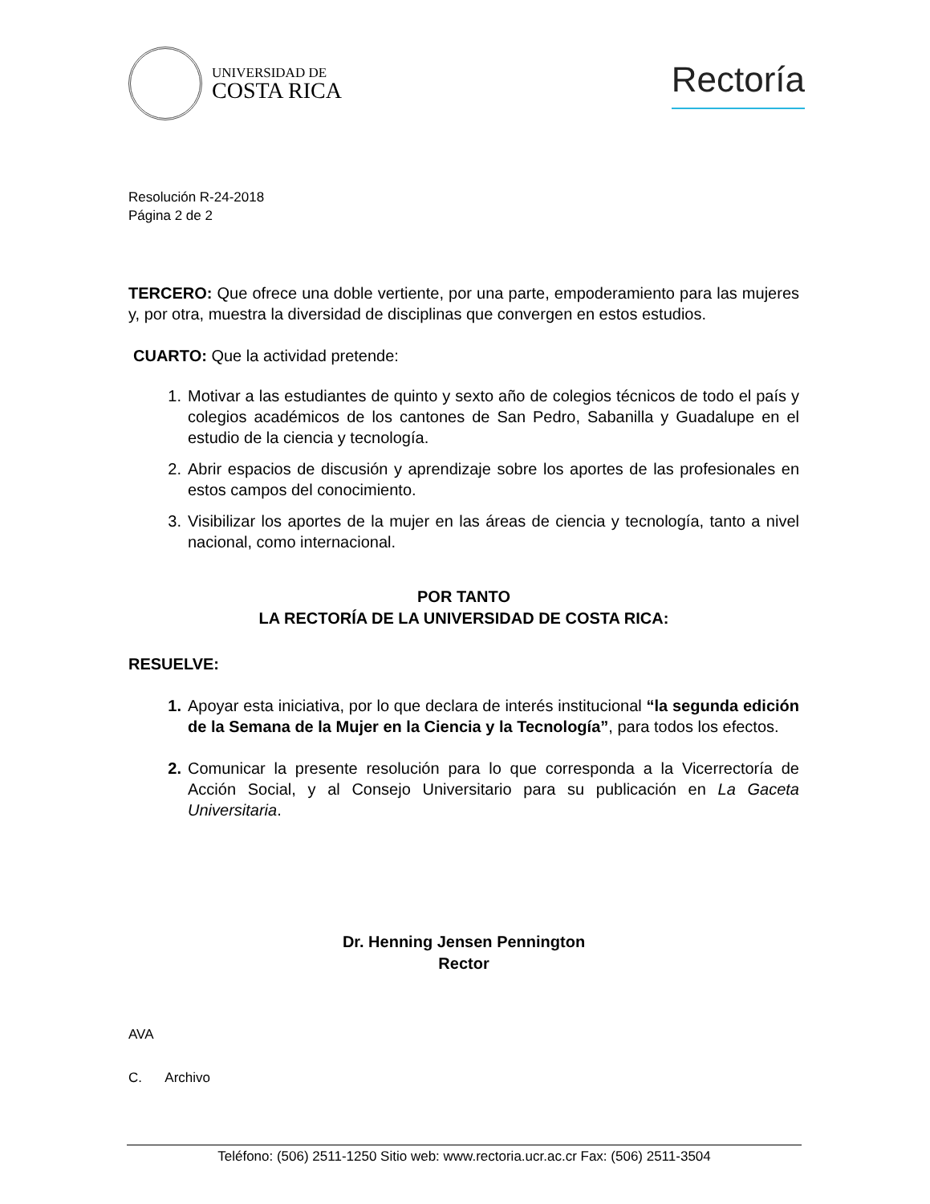UNIVERSIDAD DE
COSTA RICA
Rectoría
Resolución R-24-2018
Página 2 de 2
TERCERO: Que ofrece una doble vertiente, por una parte, empoderamiento para las mujeres y, por otra, muestra la diversidad de disciplinas que convergen en estos estudios.
CUARTO: Que la actividad pretende:
1. Motivar a las estudiantes de quinto y sexto año de colegios técnicos de todo el país y colegios académicos de los cantones de San Pedro, Sabanilla y Guadalupe en el estudio de la ciencia y tecnología.
2. Abrir espacios de discusión y aprendizaje sobre los aportes de las profesionales en estos campos del conocimiento.
3. Visibilizar los aportes de la mujer en las áreas de ciencia y tecnología, tanto a nivel nacional, como internacional.
POR TANTO
LA RECTORÍA DE LA UNIVERSIDAD DE COSTA RICA:
RESUELVE:
1. Apoyar esta iniciativa, por lo que declara de interés institucional “la segunda edición de la Semana de la Mujer en la Ciencia y la Tecnología”, para todos los efectos.
2. Comunicar la presente resolución para lo que corresponda a la Vicerrectoría de Acción Social, y al Consejo Universitario para su publicación en La Gaceta Universitaria.
Dr. Henning Jensen Pennington
Rector
AVA
C. Archivo
Teléfono: (506) 2511-1250 Sitio web: www.rectoria.ucr.ac.cr Fax: (506) 2511-3504